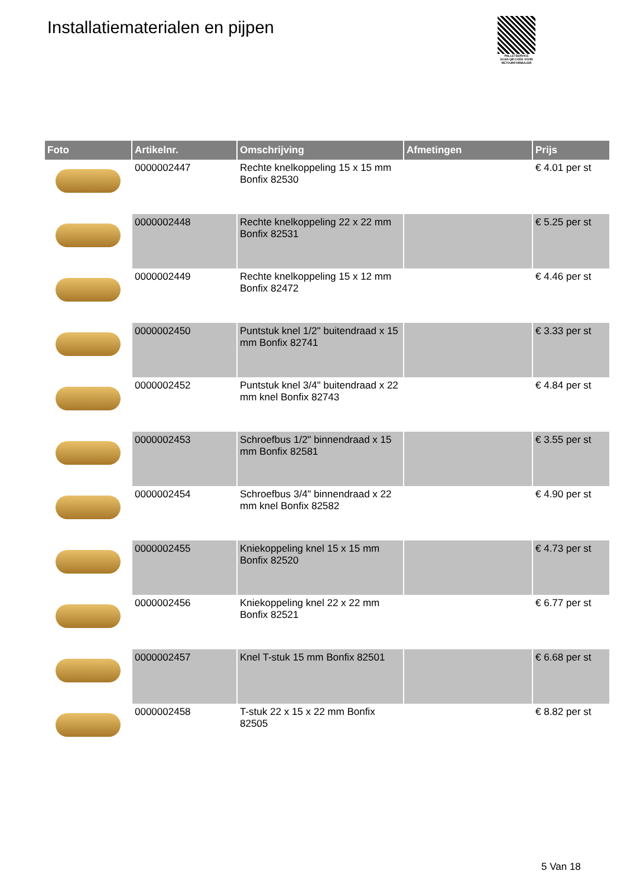Installatiematerialen en pijpen
PALLETSERVICE
SCAN QR-CODE VOOR
RETOURFORMULIER
| Foto | Artikelnr. | Omschrijving | Afmetingen | Prijs |
| --- | --- | --- | --- | --- |
| | 0000002447 | Rechte knelkoppeling 15 x 15 mm Bonfix 82530 | | € 4.01 per st |
| | 0000002448 | Rechte knelkoppeling 22 x 22 mm Bonfix 82531 | | € 5.25 per st |
| | 0000002449 | Rechte knelkoppeling 15 x 12 mm Bonfix 82472 | | € 4.46 per st |
| | 0000002450 | Puntstuk knel 1/2" buitendraad x 15 mm Bonfix 82741 | | € 3.33 per st |
| | 0000002452 | Puntstuk knel 3/4" buitendraad x 22 mm knel Bonfix 82743 | | € 4.84 per st |
| | 0000002453 | Schroefbus 1/2" binnendraad x 15 mm Bonfix 82581 | | € 3.55 per st |
| | 0000002454 | Schroefbus 3/4" binnendraad x 22 mm knel Bonfix 82582 | | € 4.90 per st |
| | 0000002455 | Kniekoppeling knel 15 x 15 mm Bonfix 82520 | | € 4.73 per st |
| | 0000002456 | Kniekoppeling knel 22 x 22 mm Bonfix 82521 | | € 6.77 per st |
| | 0000002457 | Knel T-stuk 15 mm Bonfix 82501 | | € 6.68 per st |
| | 0000002458 | T-stuk 22 x 15 x 22 mm Bonfix 82505 | | € 8.82 per st |
5 Van 18